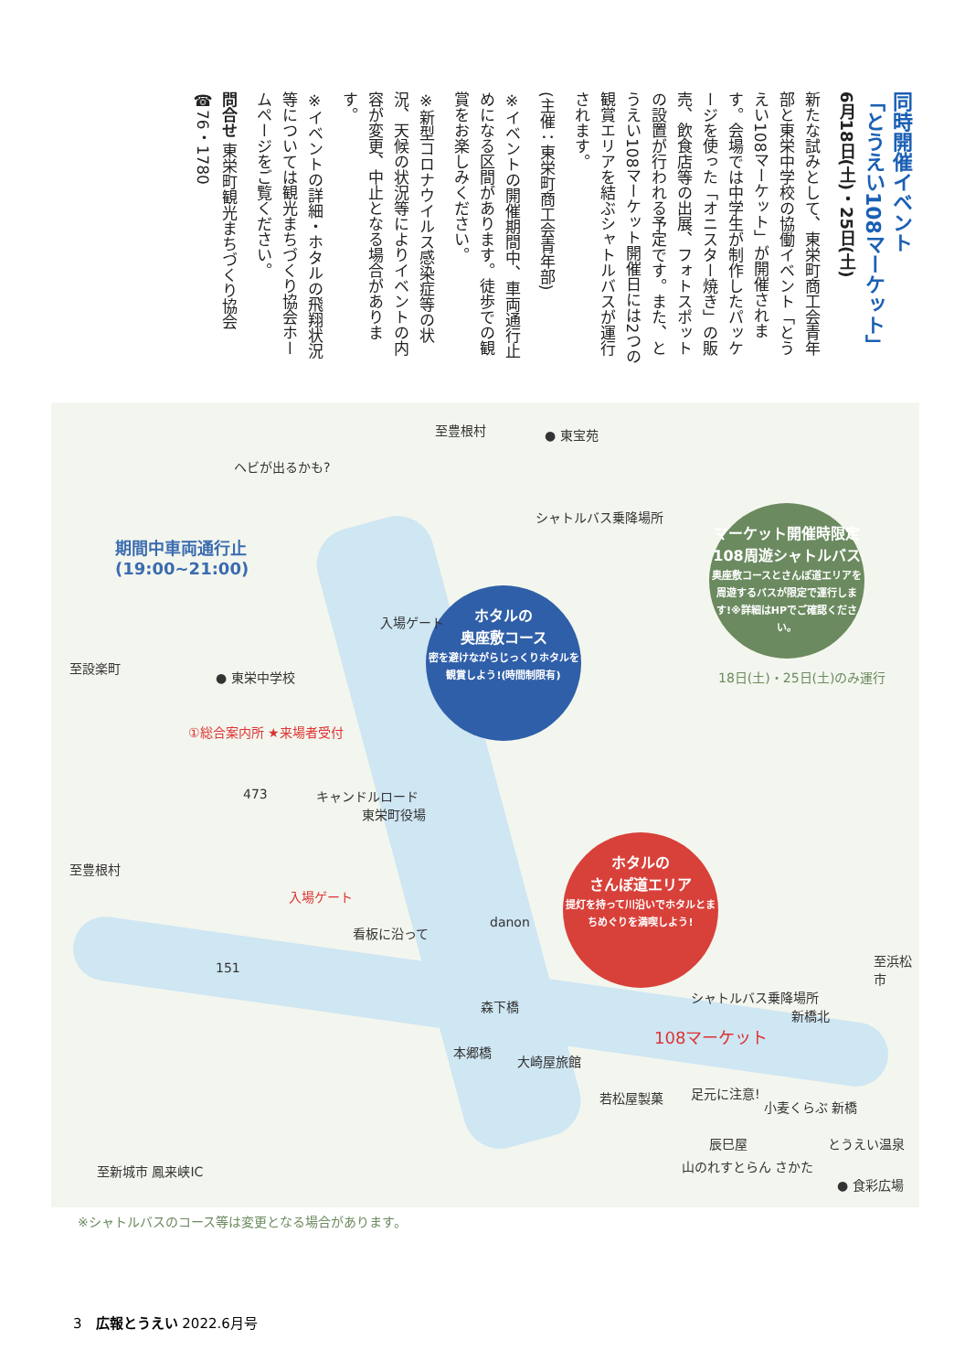同時開催イベント
「とうえい108マーケット」
6月18日(土)・25日(土)
新たな試みとして、東栄町商工会青年部と東栄中学校の協働イベント「とうえい108マーケット」が開催されます。会場では中学生が制作したパッケージを使った「オニスター焼き」の販売、飲食店等の出展、フォトスポットの設置が行われる予定です。また、とうえい108マーケット開催日には2つの観賞エリアを結ぶシャトルバスが運行されます。
(主催：東栄町商工会青年部)
※イベントの開催期間中、車両通行止めになる区間があります。徒歩での観賞をお楽しみください。
※新型コロナウイルス感染症等の状況、天候の状況等によりイベントの内容が変更、中止となる場合があります。
※イベントの詳細・ホタルの飛翔状況等については観光まちづくり協会ホームページをご覧ください。
問合せ 東栄町観光まちづくり協会 ☎76・1780
至豊根村 ● 東宝苑
ヘビが出るかも?
期間中車両通行止
(19:00~21:00)
ホタルの
奥座敷コース
密を避けながらじっくりホタルを観賞しよう!(時間制限有)
シャトルバス乗降場所
マーケット開催時限定
108周遊シャトルバス
奥座敷コースとさんぽ道エリアを周遊するバスが限定で運行します!※詳細はHPでご確認ください。
18日(土)・25日(土)のみ運行
● 東栄中学校
至設楽町
①総合案内所 ★来場者受付
473 キャンドルロード
東栄町役場
入場ゲート
入場ゲート
至豊根村
ホタルの
さんぽ道エリア
提灯を持って川沿いでホタルとまちめぐりを満喫しよう!
看板に沿って
danon
151
森下橋
本郷橋
大崎屋旅館
シャトルバス乗降場所
新橋北
108マーケット
至浜松市
若松屋製菓 足元に注意!
小麦くらぶ 新橋
辰巳屋
山のれすとらん さかた
とうえい温泉
● 食彩広場
至新城市 鳳来峡IC
※シャトルバスのコース等は変更となる場合があります。
3　広報とうえい 2022.6月号